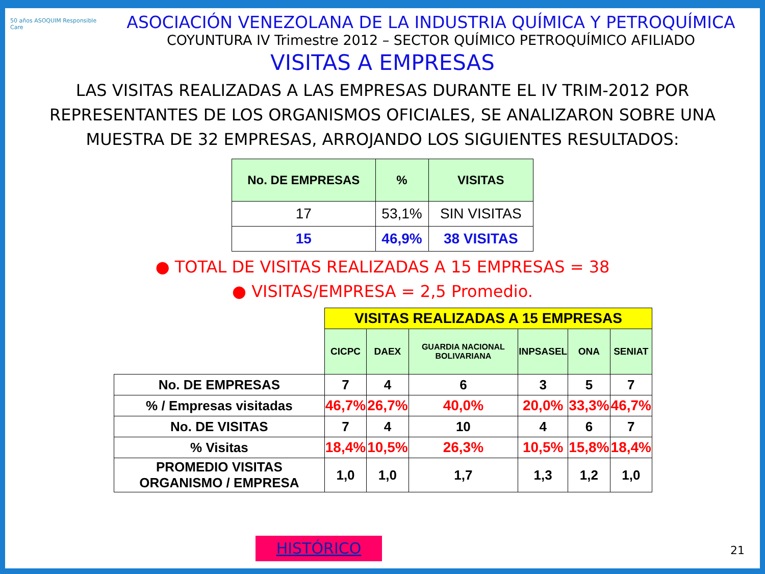50 años ASOQUIM Responsible Care
ASOCIACIÓN VENEZOLANA DE LA INDUSTRIA QUÍMICA Y PETROQUÍMICA
COYUNTURA IV Trimestre 2012 – SECTOR QUÍMICO PETROQUÍMICO AFILIADO
VISITAS A EMPRESAS
LAS VISITAS REALIZADAS A LAS EMPRESAS DURANTE EL IV TRIM-2012 POR REPRESENTANTES DE LOS ORGANISMOS OFICIALES, SE ANALIZARON SOBRE UNA MUESTRA DE 32 EMPRESAS, ARROJANDO LOS SIGUIENTES RESULTADOS:
| No. DE EMPRESAS | % | VISITAS |
| --- | --- | --- |
| 17 | 53,1% | SIN VISITAS |
| 15 | 46,9% | 38 VISITAS |
● TOTAL DE VISITAS REALIZADAS A 15 EMPRESAS = 38
● VISITAS/EMPRESA = 2,5 Promedio.
| | VISITAS REALIZADAS A 15 EMPRESAS | | | | | |
| | CICPC | DAEX | GUARDIA NACIONAL BOLIVARIANA | INPSASEL | ONA | SENIAT |
| No. DE EMPRESAS | 7 | 4 | 6 | 3 | 5 | 7 |
| % / Empresas visitadas | 46,7% | 26,7% | 40,0% | 20,0% | 33,3% | 46,7% |
| No. DE VISITAS | 7 | 4 | 10 | 4 | 6 | 7 |
| % Visitas | 18,4% | 10,5% | 26,3% | 10,5% | 15,8% | 18,4% |
| PROMEDIO VISITAS ORGANISMO / EMPRESA | 1,0 | 1,0 | 1,7 | 1,3 | 1,2 | 1,0 |
HISTÓRICO 21